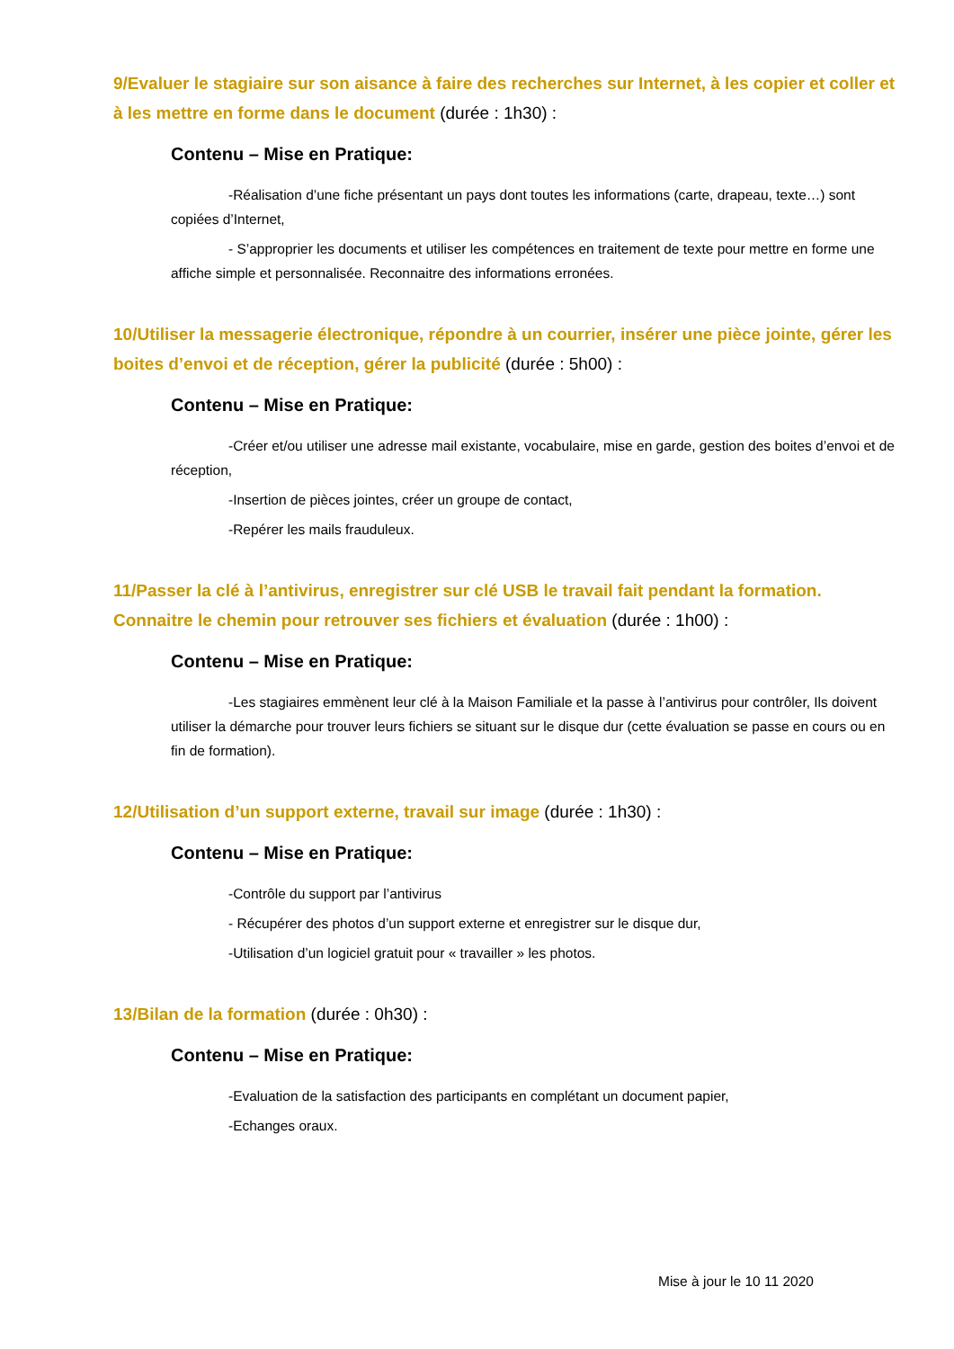9/Evaluer le stagiaire sur son aisance à faire des recherches sur Internet, à les copier et coller et à les mettre en forme dans le document (durée : 1h30) :
Contenu – Mise en Pratique:
-Réalisation d’une fiche présentant un pays dont toutes les informations (carte, drapeau, texte…) sont copiées d’Internet,
- S’approprier les documents et utiliser les compétences en traitement de texte pour mettre en forme une affiche simple et personnalisée. Reconnaitre des informations erronées.
10/Utiliser la messagerie électronique, répondre à un courrier, insérer une pièce jointe, gérer les boites d’envoi et de réception, gérer la publicité (durée : 5h00) :
Contenu – Mise en Pratique:
-Créer et/ou utiliser une adresse mail existante, vocabulaire, mise en garde, gestion des boites d’envoi et de réception,
-Insertion de pièces jointes, créer un groupe de contact,
-Repérer les mails frauduleux.
11/Passer la clé à l’antivirus, enregistrer sur clé USB le travail fait pendant la formation. Connaitre le chemin pour retrouver ses fichiers et évaluation (durée : 1h00) :
Contenu – Mise en Pratique:
-Les stagiaires emmènent leur clé à la Maison Familiale et la passe à l’antivirus pour contrôler, Ils doivent utiliser la démarche pour trouver leurs fichiers se situant sur le disque dur (cette évaluation se passe en cours ou en fin de formation).
12/Utilisation d’un support externe, travail sur image (durée : 1h30) :
Contenu – Mise en Pratique:
-Contrôle du support par l’antivirus
- Récupérer des photos d’un support externe et enregistrer sur le disque dur,
-Utilisation d’un logiciel gratuit pour « travailler » les photos.
13/Bilan de la formation (durée : 0h30) :
Contenu – Mise en Pratique:
-Evaluation de la satisfaction des participants en complétant un document papier,
-Echanges oraux.
Mise à jour le 10 11 2020